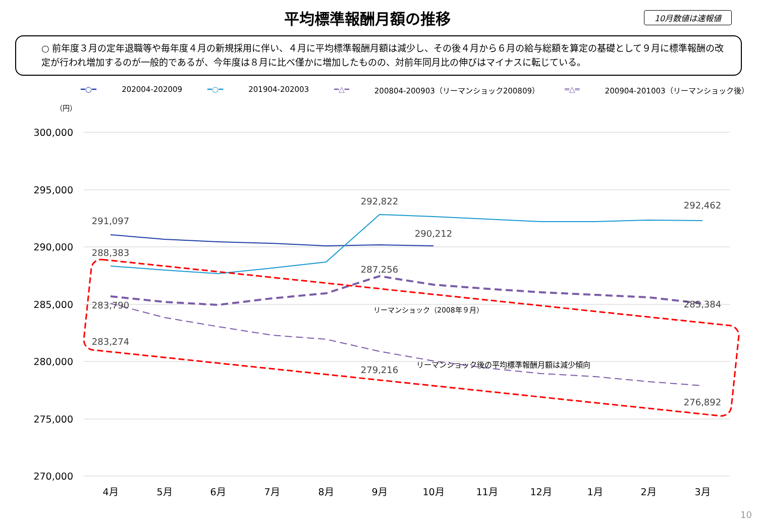平均標準報酬月額の推移
10月数値は速報値
○ 前年度３月の定年退職等や毎年度４月の新規採用に伴い、４月に平均標準報酬月額は減少し、その後４月から６月の給与総額を算定の基礎として９月に標準報酬の改定が行われ増加するのが一般的であるが、今年度は８月に比べ僅かに増加したものの、対前年同月比の伸びはマイナスに転じている。
━○━ 202004-202009 ━○━ 201904-202003 ━△━ 200804-200903（リーマンショック200809） ═△═ 200904-201003（リーマンショック後）
（円）
300,000
295,000
290,000
285,000
280,000
275,000
270,000
4月
5月
6月
7月
8月
9月
10月
11月
12月
1月
2月
3月
291,097
288,383
283,790
283,274
292,822
290,212
287,256
279,216
292,462
285,384
276,892
リーマンショック（2008年９月）
リーマンショック後の平均標準報酬月額は減少傾向
10